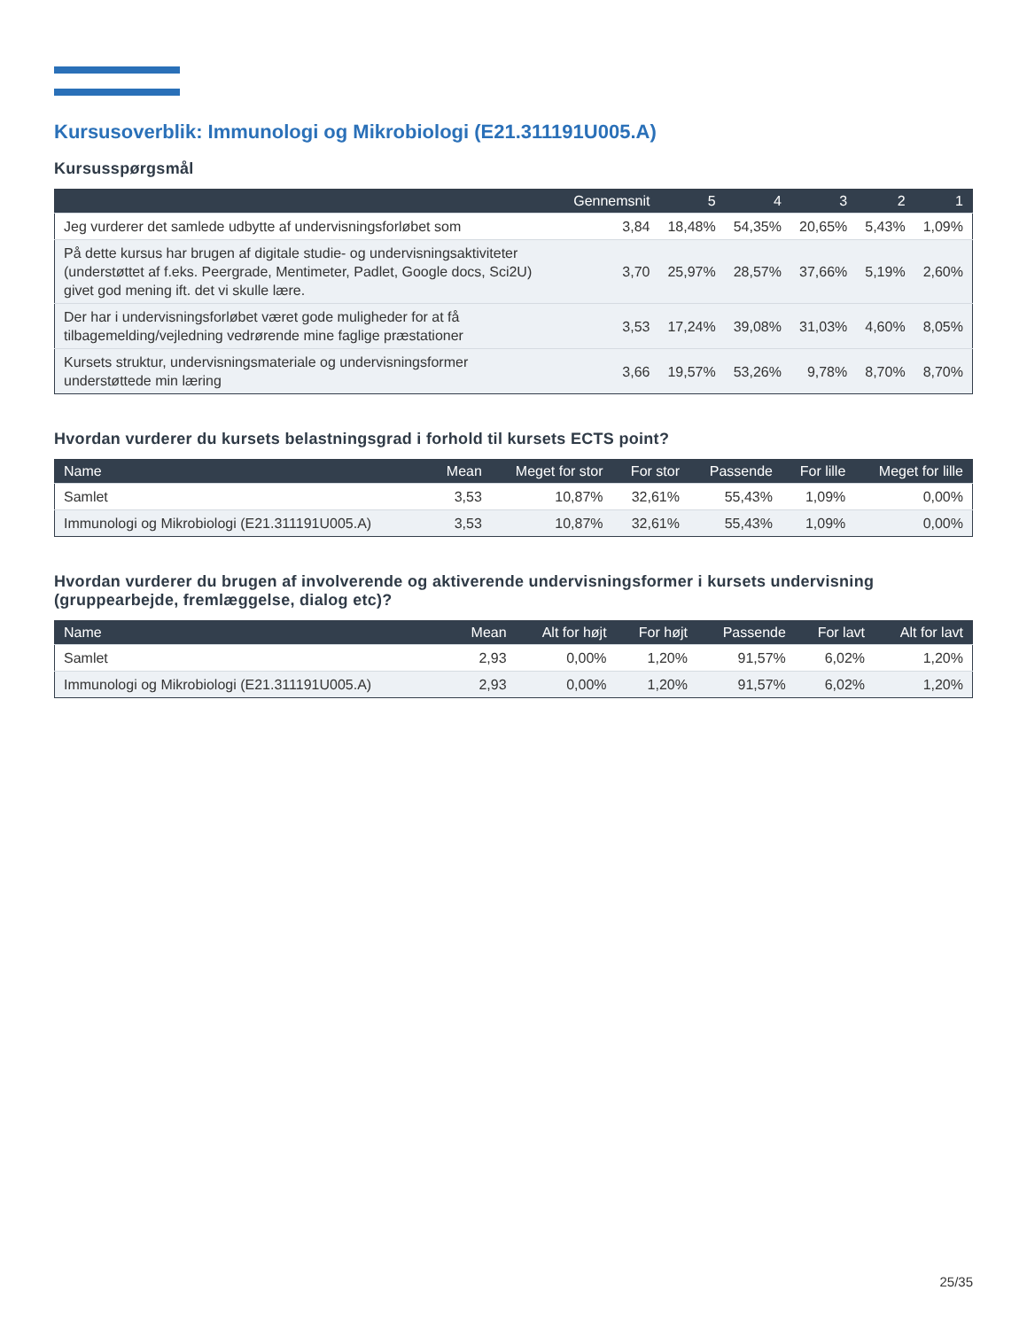Kursusoverblik: Immunologi og Mikrobiologi (E21.311191U005.A)
Kursusspørgsmål
| | Gennemsnit | 5 | 4 | 3 | 2 | 1 |
| --- | --- | --- | --- | --- | --- | --- |
| Jeg vurderer det samlede udbytte af undervisningsforløbet som | 3,84 | 18,48% | 54,35% | 20,65% | 5,43% | 1,09% |
| På dette kursus har brugen af digitale studie- og undervisningsaktiviteter (understøttet af f.eks. Peergrade, Mentimeter, Padlet, Google docs, Sci2U) givet god mening ift. det vi skulle lære. | 3,70 | 25,97% | 28,57% | 37,66% | 5,19% | 2,60% |
| Der har i undervisningsforløbet været gode muligheder for at få tilbagemelding/vejledning vedrørende mine faglige præstationer | 3,53 | 17,24% | 39,08% | 31,03% | 4,60% | 8,05% |
| Kursets struktur, undervisningsmateriale og undervisningsformer understøttede min læring | 3,66 | 19,57% | 53,26% | 9,78% | 8,70% | 8,70% |
Hvordan vurderer du kursets belastningsgrad i forhold til kursets ECTS point?
| Name | Mean | Meget for stor | For stor | Passende | For lille | Meget for lille |
| --- | --- | --- | --- | --- | --- | --- |
| Samlet | 3,53 | 10,87% | 32,61% | 55,43% | 1,09% | 0,00% |
| Immunologi og Mikrobiologi (E21.311191U005.A) | 3,53 | 10,87% | 32,61% | 55,43% | 1,09% | 0,00% |
Hvordan vurderer du brugen af involverende og aktiverende undervisningsformer i kursets undervisning (gruppearbejde, fremlæggelse, dialog etc)?
| Name | Mean | Alt for højt | For højt | Passende | For lavt | Alt for lavt |
| --- | --- | --- | --- | --- | --- | --- |
| Samlet | 2,93 | 0,00% | 1,20% | 91,57% | 6,02% | 1,20% |
| Immunologi og Mikrobiologi (E21.311191U005.A) | 2,93 | 0,00% | 1,20% | 91,57% | 6,02% | 1,20% |
25/35